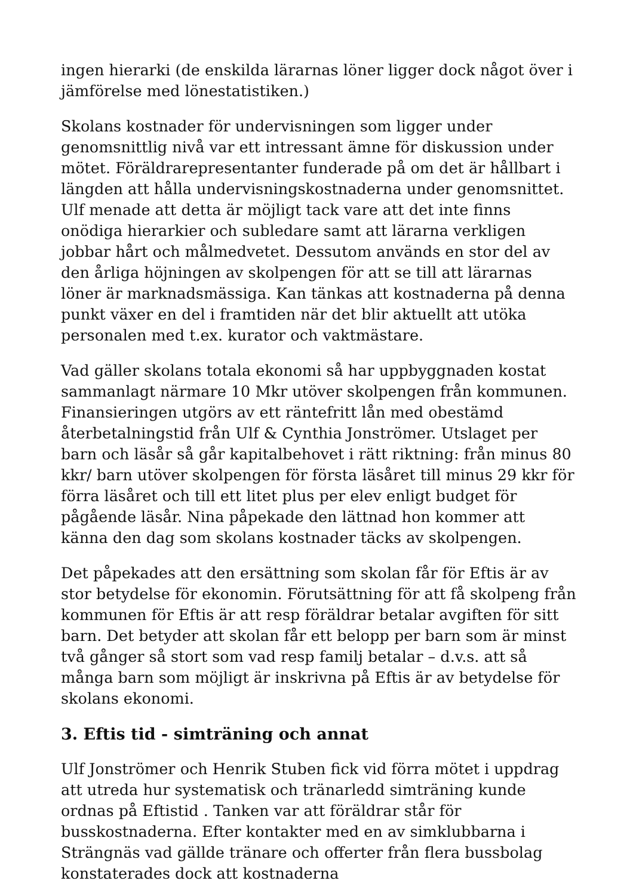ingen hierarki (de enskilda lärarnas löner ligger dock något över i jämförelse med lönestatistiken.)
Skolans kostnader för undervisningen som ligger under genomsnittlig nivå var ett intressant ämne för diskussion under mötet. Föräldrarepresentanter funderade på om det är hållbart i längden att hålla undervisningskostnaderna under genomsnittet. Ulf menade att detta är möjligt tack vare att det inte finns onödiga hierarkier och subledare samt att lärarna verkligen jobbar hårt och målmedvetet. Dessutom används en stor del av den årliga höjningen av skolpengen för att se till att lärarnas löner är marknadsmässiga. Kan tänkas att kostnaderna på denna punkt växer en del i framtiden när det blir aktuellt att utöka personalen med t.ex. kurator och vaktmästare.
Vad gäller skolans totala ekonomi så har uppbyggnaden kostat sammanlagt närmare 10 Mkr utöver skolpengen från kommunen. Finansieringen utgörs av ett räntefritt lån med obestämd återbetalningstid från Ulf & Cynthia Jonströmer. Utslaget per barn och läsår så går kapitalbehovet i rätt riktning: från minus 80 kkr/ barn utöver skolpengen för första läsåret till minus 29 kkr för förra läsåret och till ett litet plus per elev enligt budget för pågående läsår. Nina påpekade den lättnad hon kommer att känna den dag som skolans kostnader täcks av skolpengen.
Det påpekades att den ersättning som skolan får för Eftis är av stor betydelse för ekonomin. Förutsättning för att få skolpeng från kommunen för Eftis är att resp föräldrar betalar avgiften för sitt barn. Det betyder att skolan får ett belopp per barn som är minst två gånger så stort som vad resp familj betalar – d.v.s. att så många barn som möjligt är inskrivna på Eftis är av betydelse för skolans ekonomi.
3. Eftis tid - simträning och annat
Ulf Jonströmer och Henrik Stuben fick vid förra mötet i uppdrag att utreda hur systematisk och tränarledd simträning kunde ordnas på Eftistid . Tanken var att föräldrar står för busskostnaderna. Efter kontakter med en av simklubbarna i Strängnäs vad gällde tränare och offerter från flera bussbolag konstaterades dock att kostnaderna